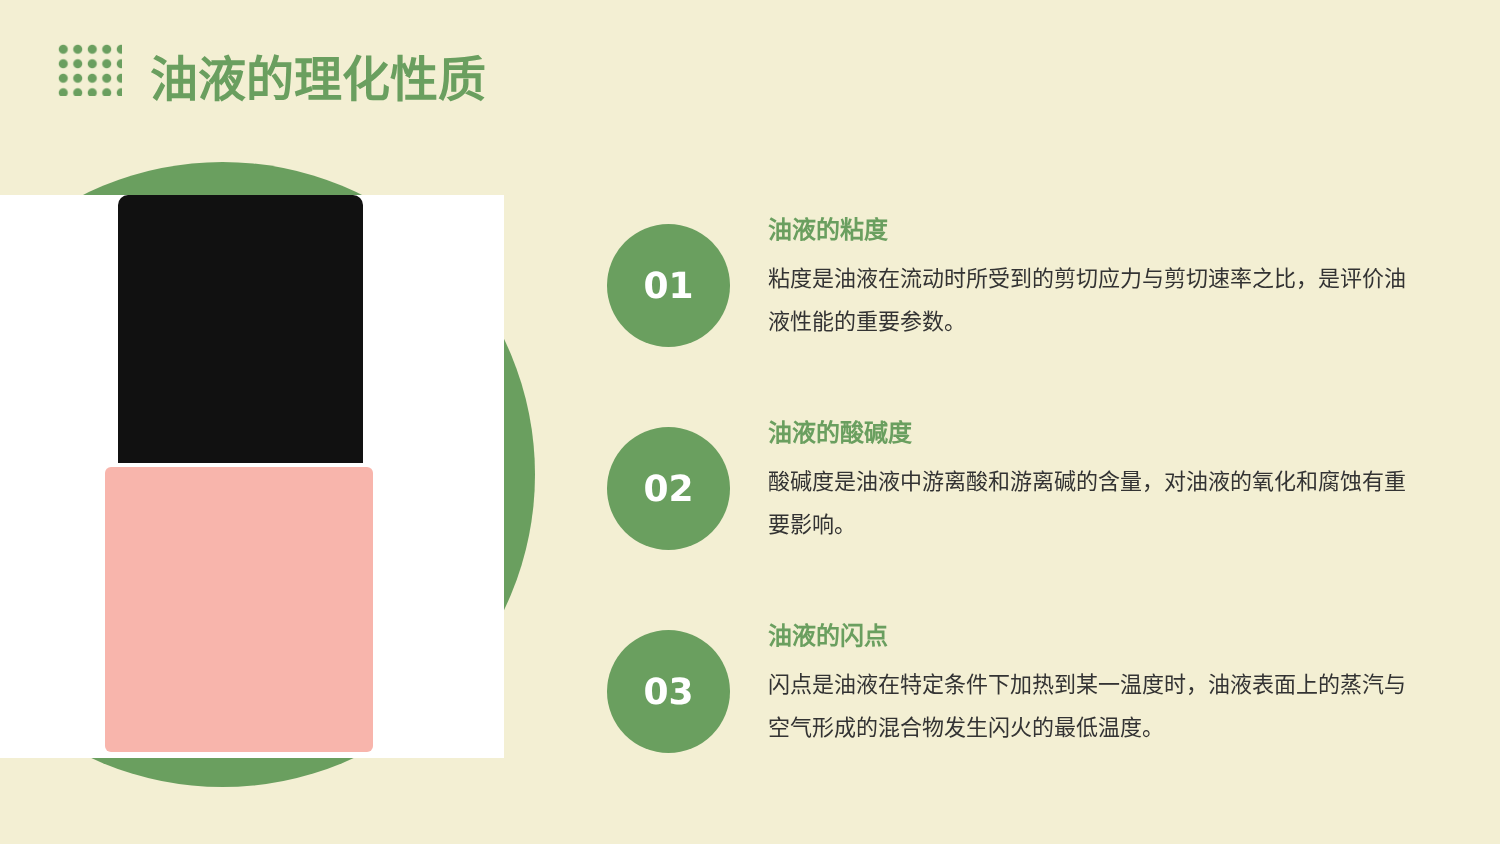油液的理化性质
01
油液的粘度
粘度是油液在流动时所受到的剪切应力与剪切速率之比，是评价油液性能的重要参数。
02
油液的酸碱度
酸碱度是油液中游离酸和游离碱的含量，对油液的氧化和腐蚀有重要影响。
03
油液的闪点
闪点是油液在特定条件下加热到某一温度时，油液表面上的蒸汽与空气形成的混合物发生闪火的最低温度。